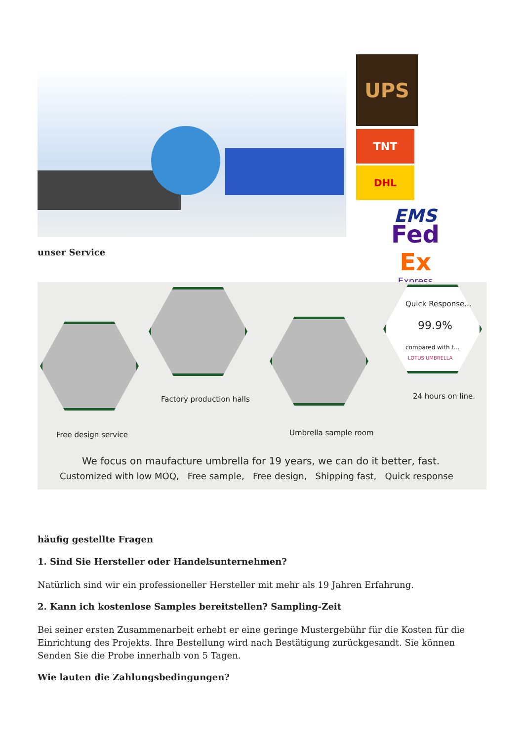UPS
TNT
DHL
EMS
Fed
Ex
Express
unser Service
Quick Response...
99.9%
compared with t...
LOTUS UMBRELLA
Free design service
Factory production halls
Umbrella sample room
24 hours on line.
We focus on maufacture umbrella for 19 years, we can do it better, fast.
Customized with low MOQ, Free sample, Free design, Shipping fast, Quick response
häufig gestellte Fragen
1. Sind Sie Hersteller oder Handelsunternehmen?
Natürlich sind wir ein professioneller Hersteller mit mehr als 19 Jahren Erfahrung.
2. Kann ich kostenlose Samples bereitstellen? Sampling-Zeit
Bei seiner ersten Zusammenarbeit erhebt er eine geringe Mustergebühr für die Kosten für die Einrichtung des Projekts. Ihre Bestellung wird nach Bestätigung zurückgesandt. Sie können Senden Sie die Probe innerhalb von 5 Tagen.
Wie lauten die Zahlungsbedingungen?